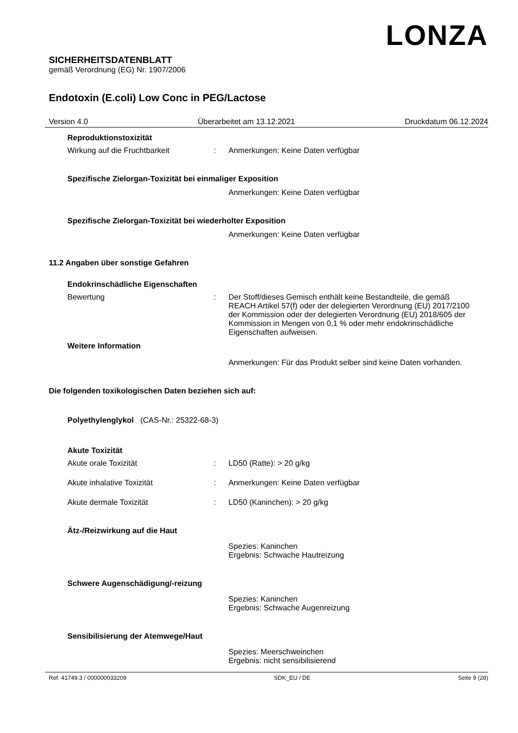LONZA
SICHERHEITSDATENBLATT
gemäß Verordnung (EG) Nr. 1907/2006
Endotoxin (E.coli) Low Conc in PEG/Lactose
Version 4.0 Überarbeitet am 13.12.2021 Druckdatum 06.12.2024
Reproduktionstoxizität
Wirkung auf die Fruchtbarkeit : Anmerkungen: Keine Daten verfügbar
Spezifische Zielorgan-Toxizität bei einmaliger Exposition
Anmerkungen: Keine Daten verfügbar
Spezifische Zielorgan-Toxizität bei wiederholter Exposition
Anmerkungen: Keine Daten verfügbar
11.2 Angaben über sonstige Gefahren
Endokrinschädliche Eigenschaften
Bewertung : Der Stoff/dieses Gemisch enthält keine Bestandteile, die gemäß REACH Artikel 57(f) oder der delegierten Verordnung (EU) 2017/2100 der Kommission oder der delegierten Verordnung (EU) 2018/605 der Kommission in Mengen von 0,1 % oder mehr endokrinschädliche Eigenschaften aufweisen.
Weitere Information
Anmerkungen: Für das Produkt selber sind keine Daten vorhanden.
Die folgenden toxikologischen Daten beziehen sich auf:
Polyethylenglykol (CAS-Nr.: 25322-68-3)
Akute Toxizität
Akute orale Toxizität : LD50 (Ratte): > 20 g/kg
Akute inhalative Toxizität : Anmerkungen: Keine Daten verfügbar
Akute dermale Toxizität : LD50 (Kaninchen): > 20 g/kg
Ätz-/Reizwirkung auf die Haut
Spezies: Kaninchen
Ergebnis: Schwache Hautreizung
Schwere Augenschädigung/-reizung
Spezies: Kaninchen
Ergebnis: Schwache Augenreizung
Sensibilisierung der Atemwege/Haut
Spezies: Meerschweinchen
Ergebnis: nicht sensibilisierend
Ref. 41749.3 / 000000033209 SDK_EU / DE Seite 9 (28)